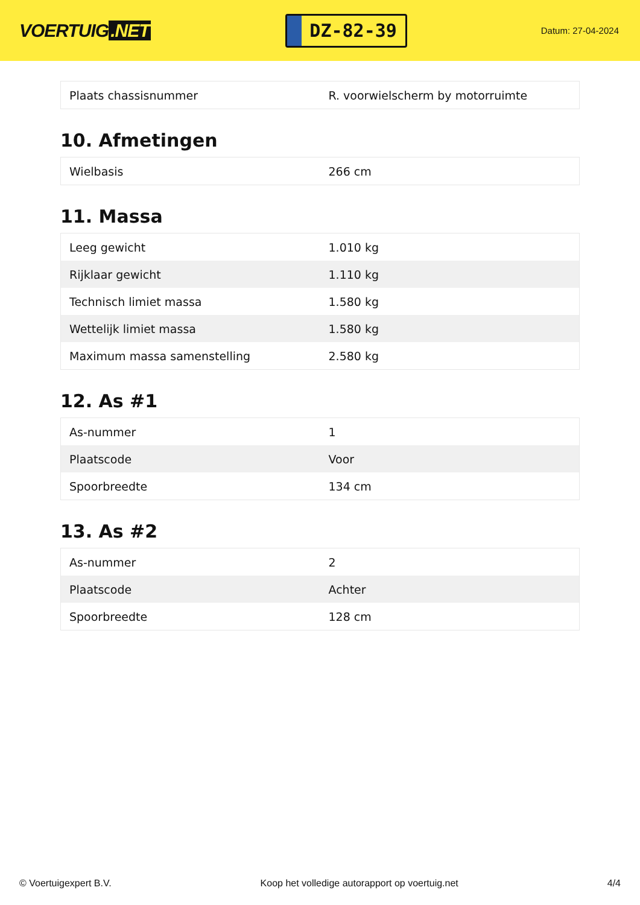VOERTUIG.NET
DZ-82-39
Datum: 27-04-2024
| Plaats chassisnummer | R. voorwielscherm by motorruimte |
10. Afmetingen
| Wielbasis | 266 cm |
11. Massa
| Leeg gewicht | 1.010 kg |
| Rijklaar gewicht | 1.110 kg |
| Technisch limiet massa | 1.580 kg |
| Wettelijk limiet massa | 1.580 kg |
| Maximum massa samenstelling | 2.580 kg |
12. As #1
| As-nummer | 1 |
| Plaatscode | Voor |
| Spoorbreedte | 134 cm |
13. As #2
| As-nummer | 2 |
| Plaatscode | Achter |
| Spoorbreedte | 128 cm |
© Voertuigexpert B.V. Koop het volledige autorapport op voertuig.net 4/4